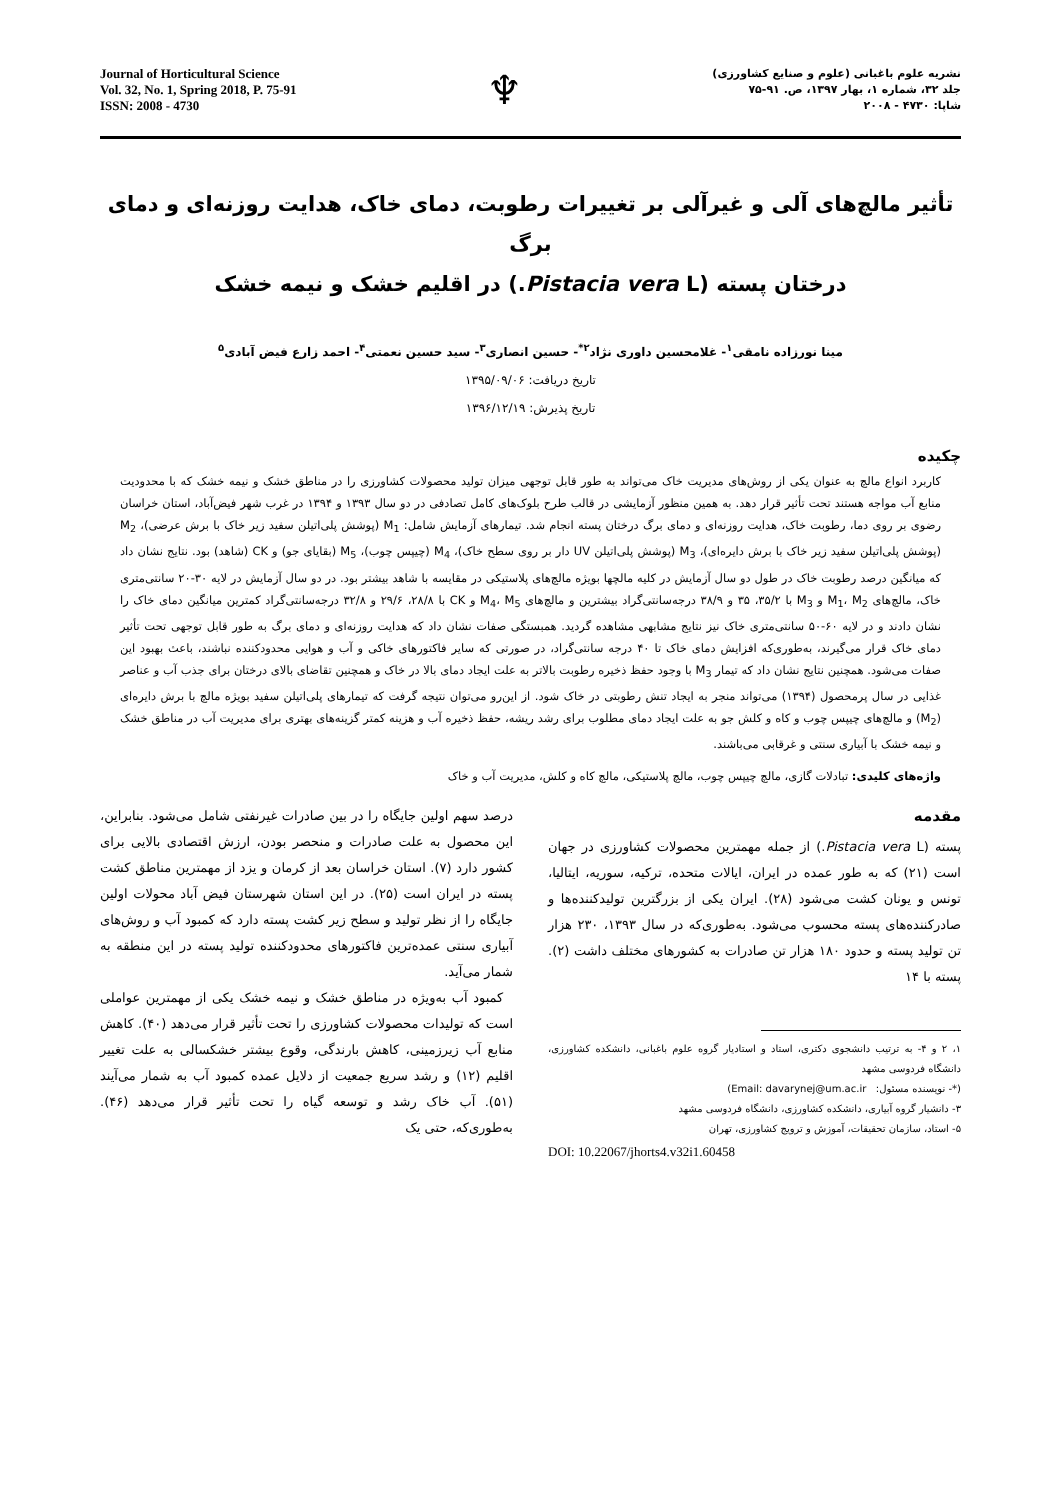Journal of Horticultural Science
Vol. 32, No. 1, Spring 2018, P. 75-91
ISSN: 2008 - 4730
♆
نشریه علوم باغبانی (علوم و صنایع کشاورزی)
جلد ۳۲، شماره ۱، بهار ۱۳۹۷، ص. ۹۱-۷۵
شاپا: ۴۷۳۰ - ۲۰۰۸
تأثیر مالچ‌های آلی و غیرآلی بر تغییرات رطوبت، دمای خاک، هدایت روزنه‌ای و دمای برگ
درختان پسته (Pistacia vera L.) در اقلیم خشک و نیمه خشک
مینا نورزاده نامقی<sup>۱</sup>- غلامحسین داوری نژاد<sup>۲*</sup>- حسین انصاری<sup>۳</sup>- سید حسین نعمتی<sup>۴</sup>- احمد زارع فیض آبادی<sup>۵</sup>
تاریخ دریافت: ۱۳۹۵/۰۹/۰۶
تاریخ پذیرش: ۱۳۹۶/۱۲/۱۹
چکیده
کاربرد انواع مالچ به عنوان یکی از روش‌های مدیریت خاک می‌تواند به طور قابل توجهی میزان تولید محصولات کشاورزی را در مناطق خشک و نیمه خشک که با محدودیت منابع آب مواجه هستند تحت تأثیر قرار دهد. به همین منظور آزمایشی در قالب طرح بلوک‌های کامل تصادفی در دو سال ۱۳۹۳ و ۱۳۹۴ در غرب شهر فیض‌آباد، استان خراسان رضوی بر روی دما، رطوبت خاک، هدایت روزنه‌ای و دمای برگ درختان پسته انجام شد. تیمارهای آزمایش شامل: M<sub>1</sub> (پوشش پلی‌اتیلن سفید زیر خاک با برش عرضی)، M<sub>2</sub> (پوشش پلی‌اتیلن سفید زیر خاک با برش دایره‌ای)، M<sub>3</sub> (پوشش پلی‌اتیلن UV دار بر روی سطح خاک)، M<sub>4</sub> (چیپس چوب)، M<sub>5</sub> (بقایای جو) و CK (شاهد) بود. نتایج نشان داد که میانگین درصد رطوبت خاک در طول دو سال آزمایش در کلیه مالچها بویژه مالچ‌های پلاستیکی در مقایسه با شاهد بیشتر بود. در دو سال آزمایش در لایه ۳۰-۲۰ سانتی‌متری خاک، مالچ‌های M<sub>1</sub>، M<sub>2</sub> و M<sub>3</sub> با ۳۵/۲، ۳۵ و ۳۸/۹ درجه‌سانتی‌گراد بیشترین و مالچ‌های M<sub>4</sub>، M<sub>5</sub> و CK با ۲۸/۸، ۲۹/۶ و ۳۲/۸ درجه‌سانتی‌گراد کمترین میانگین دمای خاک را نشان دادند و در لایه ۶۰-۵۰ سانتی‌متری خاک نیز نتایج مشابهی مشاهده گردید. همبستگی صفات نشان داد که هدایت روزنه‌ای و دمای برگ به طور قابل توجهی تحت تأثیر دمای خاک قرار می‌گیرند، به‌طوری‌که افزایش دمای خاک تا ۴۰ درجه سانتی‌گراد، در صورتی که سایر فاکتورهای خاکی و آب و هوایی محدودکننده نباشند، باعث بهبود این صفات می‌شود. همچنین نتایج نشان داد که تیمار M<sub>3</sub> با وجود حفظ ذخیره رطوبت بالاتر به علت ایجاد دمای بالا در خاک و همچنین تقاضای بالای درختان برای جذب آب و عناصر غذایی در سال پرمحصول (۱۳۹۴) می‌تواند منجر به ایجاد تنش رطوبتی در خاک شود. از این‌رو می‌توان نتیجه گرفت که تیمارهای پلی‌اتیلن سفید بویژه مالچ با برش دایره‌ای (M<sub>2</sub>) و مالچ‌های چیپس چوب و کاه و کلش جو به علت ایجاد دمای مطلوب برای رشد ریشه، حفظ ذخیره آب و هزینه کمتر گزینه‌های بهتری برای مدیریت آب در مناطق خشک و نیمه خشک با آبیاری سنتی و غرقابی می‌باشند.
واژه‌های کلیدی: تبادلات گازی، مالچ چیپس چوب، مالچ پلاستیکی، مالچ کاه و کلش، مدیریت آب و خاک
مقدمه
پسته (Pistacia vera L.) از جمله مهمترین محصولات کشاورزی در جهان است (۲۱) که به طور عمده در ایران، ایالات متحده، ترکیه، سوریه، ایتالیا، تونس و یونان کشت می‌شود (۲۸). ایران یکی از بزرگترین تولیدکننده‌ها و صادرکننده‌های پسته محسوب می‌شود. به‌طوری‌که در سال ۱۳۹۳، ۲۳۰ هزار تن تولید پسته و حدود ۱۸۰ هزار تن صادرات به کشورهای مختلف داشت (۲). پسته با ۱۴
۱، ۲ و ۴- به ترتیب دانشجوی دکتری، استاد و استادیار گروه علوم باغبانی، دانشکده کشاورزی، دانشگاه فردوسی مشهد
(*- نویسنده مسئول: Email: davarynej@um.ac.ir)
۳- دانشیار گروه آبیاری، دانشکده کشاورزی، دانشگاه فردوسی مشهد
۵- استاد، سازمان تحقیقات، آموزش و ترویج کشاورزی، تهران
DOI: 10.22067/jhorts4.v32i1.60458
درصد سهم اولین جایگاه را در بین صادرات غیرنفتی شامل می‌شود. بنابراین، این محصول به علت صادرات و منحصر بودن، ارزش اقتصادی بالایی برای کشور دارد (۷). استان خراسان بعد از کرمان و یزد از مهمترین مناطق کشت پسته در ایران است (۲۵). در این استان شهرستان فیض آباد محولات اولین جایگاه را از نظر تولید و سطح زیر کشت پسته دارد که کمبود آب و روش‌های آبیاری سنتی عمده‌ترین فاکتورهای محدودکننده تولید پسته در این منطقه به شمار می‌آید.
کمبود آب به‌ویژه در مناطق خشک و نیمه خشک یکی از مهمترین عواملی است که تولیدات محصولات کشاورزی را تحت تأثیر قرار می‌دهد (۴۰). کاهش منابع آب زیرزمینی، کاهش بارندگی، وقوع بیشتر خشکسالی به علت تغییر اقلیم (۱۲) و رشد سریع جمعیت از دلایل عمده کمبود آب به شمار می‌آیند (۵۱). آب خاک رشد و توسعه گیاه را تحت تأثیر قرار می‌دهد (۴۶). به‌طوری‌که، حتی یک